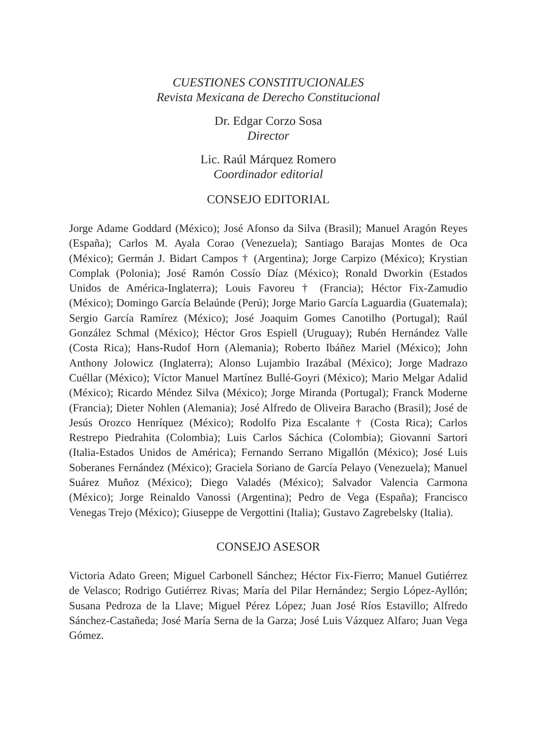CUESTIONES CONSTITUCIONALES
Revista Mexicana de Derecho Constitucional
Dr. Edgar Corzo Sosa
Director
Lic. Raúl Márquez Romero
Coordinador editorial
CONSEJO EDITORIAL
Jorge Adame Goddard (México); José Afonso da Silva (Brasil); Manuel Aragón Reyes (España); Carlos M. Ayala Corao (Venezuela); Santiago Barajas Montes de Oca (México); Germán J. Bidart Campos † (Argentina); Jorge Carpizo (México); Krystian Complak (Polonia); José Ramón Cossío Díaz (México); Ronald Dworkin (Estados Unidos de América-Inglaterra); Louis Favoreu † (Francia); Héctor Fix-Zamudio (México); Domingo García Belaúnde (Perú); Jorge Mario García Laguardia (Guatemala); Sergio García Ramírez (México); José Joaquim Gomes Canotilho (Portugal); Raúl González Schmal (México); Héctor Gros Espiell (Uruguay); Rubén Hernández Valle (Costa Rica); Hans-Rudof Horn (Alemania); Roberto Ibáñez Mariel (México); John Anthony Jolowicz (Inglaterra); Alonso Lujambio Irazábal (México); Jorge Madrazo Cuéllar (México); Víctor Manuel Martínez Bullé-Goyri (México); Mario Melgar Adalid (México); Ricardo Méndez Silva (México); Jorge Miranda (Portugal); Franck Moderne (Francia); Dieter Nohlen (Alemania); José Alfredo de Oliveira Baracho (Brasil); José de Jesús Orozco Henríquez (México); Rodolfo Piza Escalante † (Costa Rica); Carlos Restrepo Piedrahita (Colombia); Luis Carlos Sáchica (Colombia); Giovanni Sartori (Italia-Estados Unidos de América); Fernando Serrano Migallón (México); José Luis Soberanes Fernández (México); Graciela Soriano de García Pelayo (Venezuela); Manuel Suárez Muñoz (México); Diego Valadés (México); Salvador Valencia Carmona (México); Jorge Reinaldo Vanossi (Argentina); Pedro de Vega (España); Francisco Venegas Trejo (México); Giuseppe de Vergottini (Italia); Gustavo Zagrebelsky (Italia).
CONSEJO ASESOR
Victoria Adato Green; Miguel Carbonell Sánchez; Héctor Fix-Fierro; Manuel Gutiérrez de Velasco; Rodrigo Gutiérrez Rivas; María del Pilar Hernández; Sergio López-Ayllón; Susana Pedroza de la Llave; Miguel Pérez López; Juan José Ríos Estavillo; Alfredo Sánchez-Castañeda; José María Serna de la Garza; José Luis Vázquez Alfaro; Juan Vega Gómez.